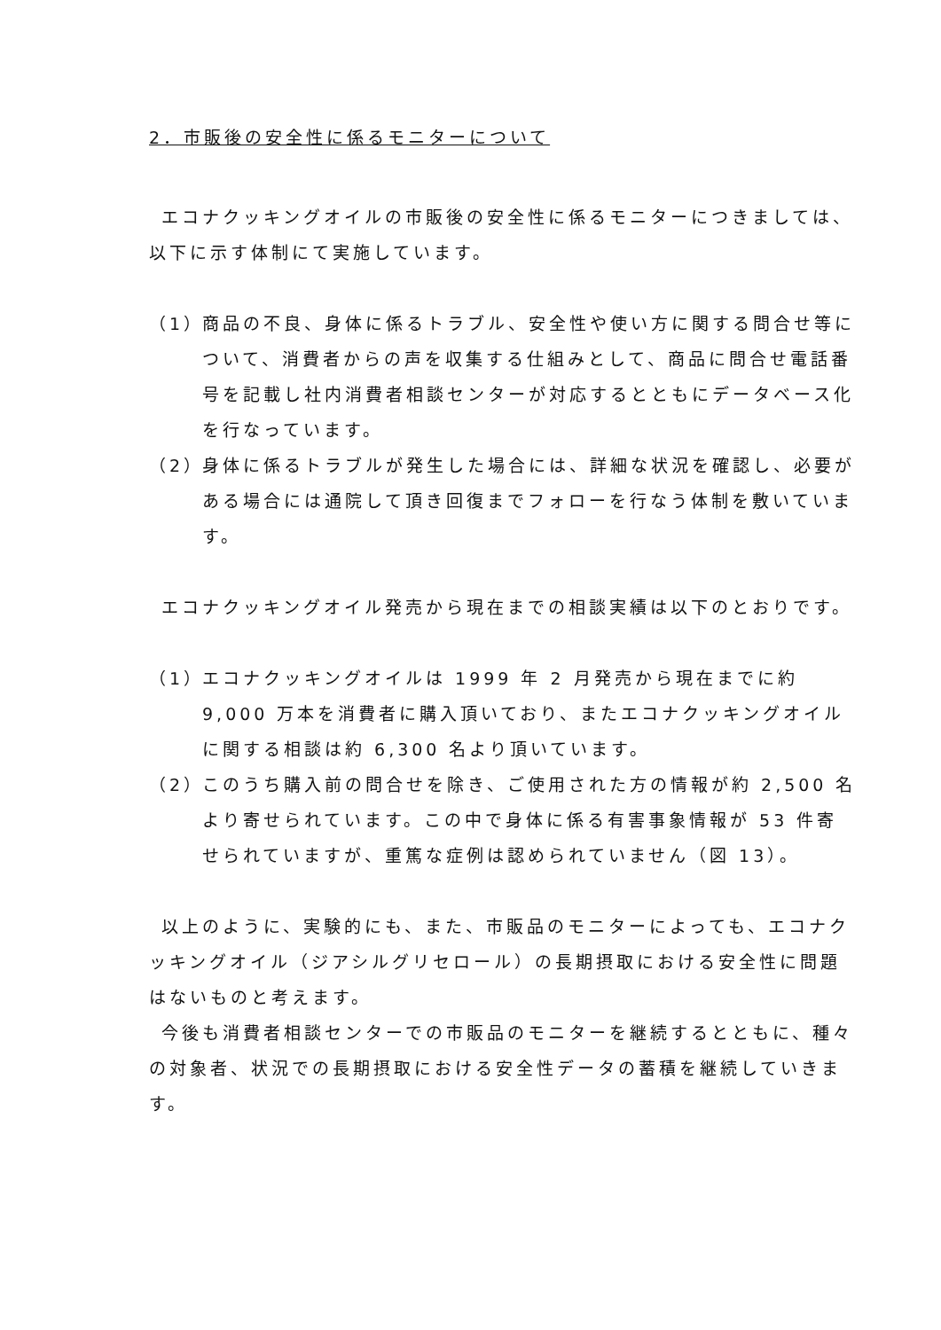2．市販後の安全性に係るモニターについて
エコナクッキングオイルの市販後の安全性に係るモニターにつきましては、以下に示す体制にて実施しています。
（1）
商品の不良、身体に係るトラブル、安全性や使い方に関する問合せ等について、消費者からの声を収集する仕組みとして、商品に問合せ電話番号を記載し社内消費者相談センターが対応するとともにデータベース化を行なっています。
（2）
身体に係るトラブルが発生した場合には、詳細な状況を確認し、必要がある場合には通院して頂き回復までフォローを行なう体制を敷いています。
エコナクッキングオイル発売から現在までの相談実績は以下のとおりです。
（1）
エコナクッキングオイルは 1999 年 2 月発売から現在までに約 9,000 万本を消費者に購入頂いており、またエコナクッキングオイルに関する相談は約 6,300 名より頂いています。
（2）
このうち購入前の問合せを除き、ご使用された方の情報が約 2,500 名より寄せられています。この中で身体に係る有害事象情報が 53 件寄せられていますが、重篤な症例は認められていません（図 13）。
以上のように、実験的にも、また、市販品のモニターによっても、エコナクッキングオイル（ジアシルグリセロール）の長期摂取における安全性に問題はないものと考えます。
今後も消費者相談センターでの市販品のモニターを継続するとともに、種々の対象者、状況での長期摂取における安全性データの蓄積を継続していきます。